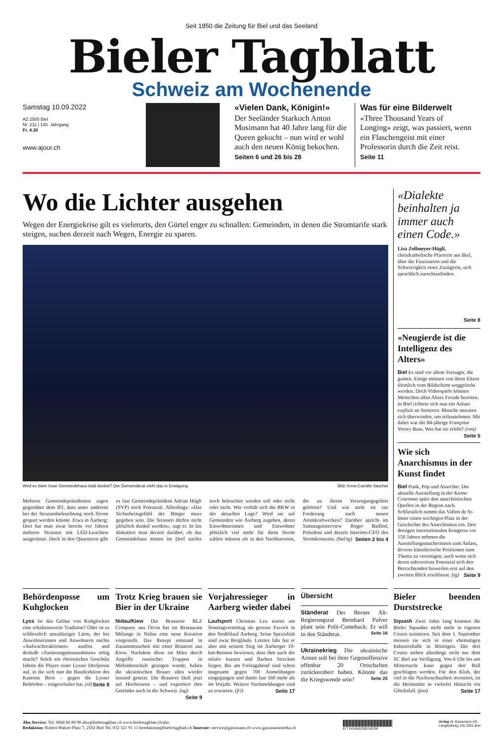Seit 1850 die Zeitung für Biel und das Seeland
Bieler Tagblatt
Schweiz am Wochenende
Samstag 10.09.2022
AZ 2500 Biel
Nr. 211 | 140. Jahrgang
Fr. 4.30
www.ajour.ch
«Vielen Dank, Königin!»
Der Seeländer Starkoch Anton Mosimann hat 40 Jahre lang für die Queen gekocht – nun wird er wohl auch den neuen König bekochen.
Seiten 6 und 26 bis 28
Was für eine Bilderwelt
«Three Thousand Years of Longing» zeigt, was passiert, wenn ein Flaschengeist mit einer Professorin durch die Zeit reist.
Seite 11
Wo die Lichter ausgehen
Wegen der Energiekrise gilt es vielerorts, den Gürtel enger zu schnallen: Gemeinden, in denen die Stromtarife stark steigen, suchen derzeit nach Wegen, Energie zu sparen.
Wird es beim Inser Gemeindehaus bald dunkel? Der Gemeinderat zieht das in Erwägung. Bild: Anne-Camille Vaucher
Mehrere Gemeindepräsidenten sagen gegenüber dem BT, dass unter anderem bei der Strassenbeleuchtung noch Strom gespart werden könnte. Etwa in Aarberg: Dort hat man zwar bereits vor Jahren mehrere Strassen mit LED-Leuchten ausgerüstet. Doch in den Quartieren gibt es laut Gemeindepräsident Adrian Hügli (SVP) noch Potenzial. Allerdings: «Das Sicherheitsgefühl der Bürger muss gegeben sein. Die Strassen dürfen nicht plötzlich dunkel werden», sagt er. In Ins diskutiert man derzeit darüber, ob das Gemeindehaus mitten im Dorf nachts noch beleuchtet werden soll oder nicht oder nicht. Wie verhält sich die BKW in der aktuellen Lage? Wird sie auf Gemeinden wie Aarberg zugehen, deren Einwohnerinnen und Einwohner plötzlich viel mehr für ihren Strom zahlen müssen als in den Nachbarorten, die zu ihrem Versorgungsgebiet gehören? Und wie steht sie zur Forderung nach neuen Atomkraftwerken? Darüber spricht im Samstagsinterview Roger Baillod, Präsident und derzeit Interims-CEO des Stromkonzerns. (bal/tg) Seiten 2 bis 4
«Dialekte beinhalten ja immer auch einen Code.»
Lisa Zellmeyer-Hügli, christkatholische Pfarrerin aus Biel, über die Faszination und die Schwierigkeit einer Zuzügerin, sich sprachlich zurechtzufinden.
Seite 8
«Neugierde ist die Intelligenz des Alters»
Biel Es sind vor allem Teenager, die gamen. Einige müssen von ihren Eltern förmlich vom Bildschirm weggelockt werden. Doch Videospiele können Menschen allen Alters Freude bereiten. In Biel richtete sich nun ein Anlass explizit an Senioren. Manche mussten sich überwinden, um teilzunehmen. Mit dabei war die 84-jährige Françoise Verrey Bass. Was hat sie erlebt? (vna) Seite 5
Wie sich Anarchismus in der Kunst findet
Biel Punk, Pop und Anarchie: Die aktuelle Ausstellung in der Krone Couronne spürt den anarchistischen Quellen in der Region nach. Schliesslich nimmt das Vallon de St-Imier einen wichtigen Platz in der Geschichte des Anarchismus ein. Den dortigen internationalen Kongress vor 150 Jahren nehmen die Ausstellungsmacherinnen zum Anlass, diverse künstlerische Positionen zum Thema zu vereinigen; auch wenn sich deren subversives Potenzial sich den Betrachtenden bisweilen erst auf den zweiten Blick erschliesst. (tg) Seite 9
Behördenposse um Kuhglocken
Lyss Ist das Geläut von Kuhglocken eine erhaltenswerte Tradition? Oder ist es schliesslich unzulässiger Lärm, der bei Anwohnerinnen und Anwohnern nachts «Aufwachreaktionen» auslöst und deshalb «Sanierungsmassnahmen» nötig macht? Solch ein rhetorisches Geschütz fahren die Player einer Lysser Dorfposse auf, in die sich nun die Baudirektion des Kantons Bern – gegen die Lysser Behörden – eingeschaltet hat. (sl) Seite 8
Trotz Krieg brauen sie Bier in der Ukraine
Nidau/Kiew Die Brasserie BLZ Company aus Orvin hat im Restaurant Mélange in Nidau eine neue Kreation vorgestellt. Das Rezept entstand in Zusammenarbeit mit einer Brauerei aus Kiew. Nachdem diese im März durch Angriffe russischer Truppen in Mitleidenschaft gezogen wurde, haben die ukrainischen Brauer alles wieder instand gesetzt. Die Brauerei läuft jetzt auf Hochtouren – und exportiert ihre Getränke auch in die Schweiz. (ug) Seite 9
Vorjahressieger in Aarberg wieder dabei
Laufsport Christian Leu startet am Sonntagvormittag als grosser Favorit in den Stedtlilauf Aarberg. Seine Spezialität sind zwar Bergläufe. Letztes Jahr hat er aber mit seinem Sieg im Aarberger 10-km-Rennen bewiesen, dass ihm auch die relativ kurzen und flachen Strecken liegen. Bis am Freitagabend sind schon insgesamt gegen 700 Anmeldungen eingegangen und damit fast 160 mehr als im Vorjahr. Weitere Nachmeldungen sind zu erwarten. (fri) Seite 17
Übersicht
Ständerat Der Berner Alt-Regierungsrat Bernhard Pulver plant sein Polit-Comeback: Er will in den Ständerat. Seite 16
Ukrainekrieg Die ukrainische Armee soll bei ihrer Gegenoffensive offenbar 20 Ortschaften zurückerobert haben. Könnte das die Kriegswende sein? Seite 25
Bieler beenden Durststrecke
Squash Zwei Jahre lang konnten die Bieler Squasher nicht mehr in eigenen Courts trainieren. Seit dem 1. September messen sie sich in einer ehemaligen Industriehalle in Bözingen. Die drei Courts stehen allerdings nicht nur dem SC Biel zur Verfügung. Von 6 Uhr bis um Mitternacht kann gegen den Ball geschlagen werden. Für den Klub, der viel in die Nachwuchsarbeit investiert, ist die Heimstätte in vielerlei Hinsicht ein Glücksfall. (pss) Seite 17
Abo Service: Tel. 0844 80 80 90 abo@bielertagblatt.ch www.bielertagblatt.ch/abo
Redaktion: Robert-Walser-Platz 7, 2502 Biel Tel. 032 321 91 11 btredaktion@bielertagblatt.ch Inserate: service@gassmann.ch www.gassmannmedia.ch
9771424961000 60036 Verlag W. Gassmann AG
Längfeldweg 135 2501 Biel